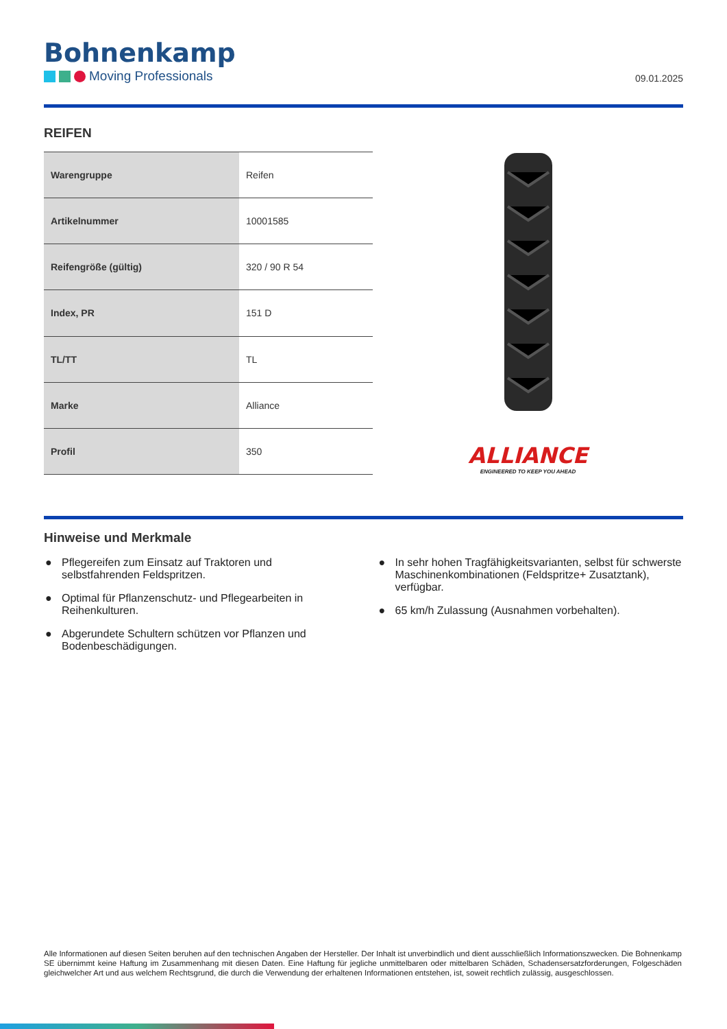Bohnenkamp
Moving Professionals
09.01.2025
REIFEN
| Warengruppe | Reifen |
| Artikelnummer | 10001585 |
| Reifengröße (gültig) | 320 / 90 R 54 |
| Index, PR | 151 D |
| TL/TT | TL |
| Marke | Alliance |
| Profil | 350 |
ALLIANCE
ENGINEERED TO KEEP YOU AHEAD
Hinweise und Merkmale
● Pflegereifen zum Einsatz auf Traktoren und selbstfahrenden Feldspritzen.
● Optimal für Pflanzenschutz- und Pflegearbeiten in Reihenkulturen.
● Abgerundete Schultern schützen vor Pflanzen und Bodenbeschädigungen.
● In sehr hohen Tragfähigkeitsvarianten, selbst für schwerste Maschinenkombinationen (Feldspritze+ Zusatztank), verfügbar.
● 65 km/h Zulassung (Ausnahmen vorbehalten).
Alle Informationen auf diesen Seiten beruhen auf den technischen Angaben der Hersteller. Der Inhalt ist unverbindlich und dient ausschließlich Informationszwecken. Die Bohnenkamp SE übernimmt keine Haftung im Zusammenhang mit diesen Daten. Eine Haftung für jegliche unmittelbaren oder mittelbaren Schäden, Schadensersatzforderungen, Folgeschäden gleichwelcher Art und aus welchem Rechtsgrund, die durch die Verwendung der erhaltenen Informationen entstehen, ist, soweit rechtlich zulässig, ausgeschlossen.